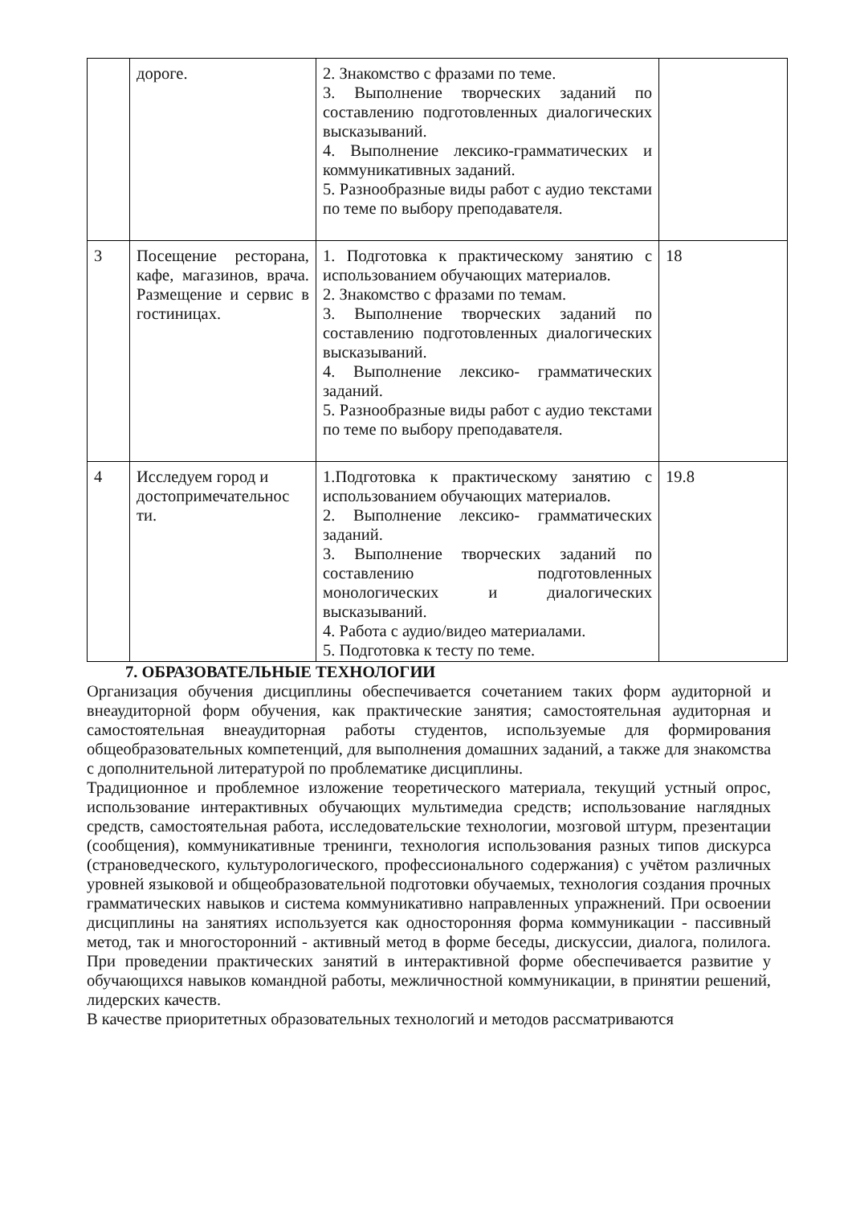| | дороге. | 2. Знакомство с фразами по теме. 3. Выполнение творческих заданий по составлению подготовленных диалогических высказываний. 4. Выполнение лексико-грамматических и коммуникативных заданий. 5. Разнообразные виды работ с аудио текстами по теме по выбору преподавателя. | |
| 3 | Посещение ресторана, кафе, магазинов, врача. Размещение и сервис в гостиницах. | 1. Подготовка к практическому занятию с использованием обучающих материалов. 2. Знакомство с фразами по темам. 3. Выполнение творческих заданий по составлению подготовленных диалогических высказываний. 4. Выполнение лексико- грамматических заданий. 5. Разнообразные виды работ с аудио текстами по теме по выбору преподавателя. | 18 |
| 4 | Исследуем город и достопримечательнос ти. | 1.Подготовка к практическому занятию с использованием обучающих материалов. 2. Выполнение лексико- грамматических заданий. 3. Выполнение творческих заданий по составлению подготовленных монологических и диалогических высказываний. 4. Работа с аудио/видео материалами. 5. Подготовка к тесту по теме. | 19.8 |
7. ОБРАЗОВАТЕЛЬНЫЕ ТЕХНОЛОГИИ
Организация обучения дисциплины обеспечивается сочетанием таких форм аудиторной и внеаудиторной форм обучения, как практические занятия; самостоятельная аудиторная и самостоятельная внеаудиторная работы студентов, используемые для формирования общеобразовательных компетенций, для выполнения домашних заданий, а также для знакомства с дополнительной литературой по проблематике дисциплины.
Традиционное и проблемное изложение теоретического материала, текущий устный опрос, использование интерактивных обучающих мультимедиа средств; использование наглядных средств, самостоятельная работа, исследовательские технологии, мозговой штурм, презентации (сообщения), коммуникативные тренинги, технология использования разных типов дискурса (страноведческого, культурологического, профессионального содержания) с учётом различных уровней языковой и общеобразовательной подготовки обучаемых, технология создания прочных грамматических навыков и система коммуникативно направленных упражнений. При освоении дисциплины на занятиях используется как односторонняя форма коммуникации - пассивный метод, так и многосторонний - активный метод в форме беседы, дискуссии, диалога, полилога. При проведении практических занятий в интерактивной форме обеспечивается развитие у обучающихся навыков командной работы, межличностной коммуникации, в принятии решений, лидерских качеств.
В качестве приоритетных образовательных технологий и методов рассматриваются